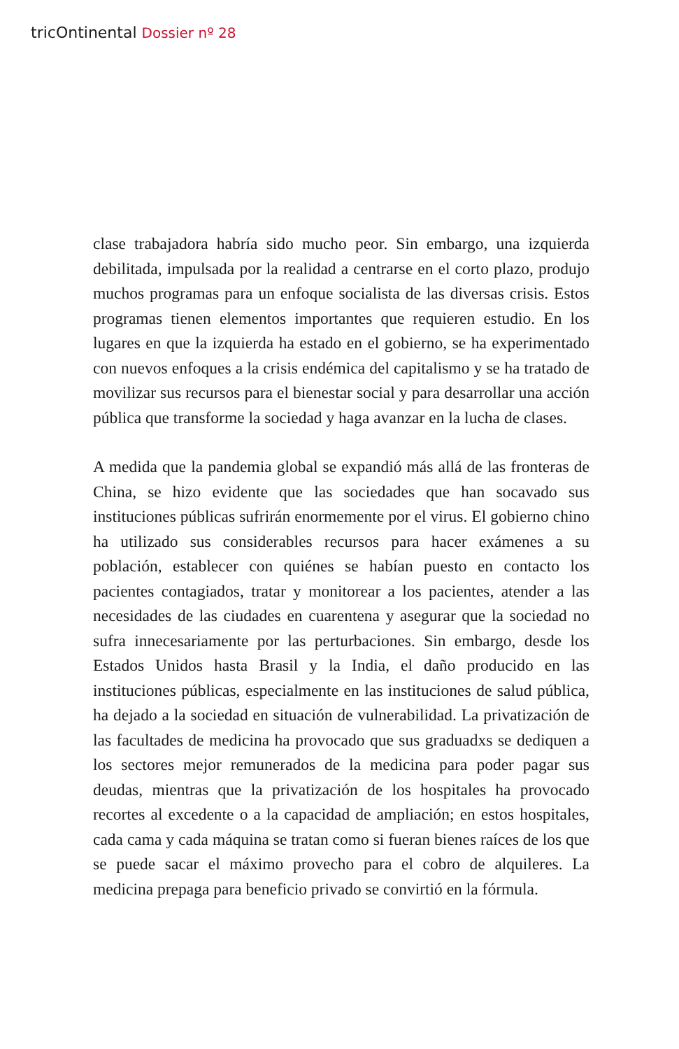tricOntinental Dossier nº 28
clase trabajadora habría sido mucho peor. Sin embargo, una izquierda debilitada, impulsada por la realidad a centrarse en el corto plazo, produjo muchos programas para un enfoque socialista de las diversas crisis. Estos programas tienen elementos importantes que requieren estudio. En los lugares en que la izquierda ha estado en el gobierno, se ha experimentado con nuevos enfoques a la crisis endémica del capitalismo y se ha tratado de movilizar sus recursos para el bienestar social y para desarrollar una acción pública que transforme la sociedad y haga avanzar en la lucha de clases.
A medida que la pandemia global se expandió más allá de las fronteras de China, se hizo evidente que las sociedades que han socavado sus instituciones públicas sufrirán enormemente por el virus. El gobierno chino ha utilizado sus considerables recursos para hacer exámenes a su población, establecer con quiénes se habían puesto en contacto los pacientes contagiados, tratar y monitorear a los pacientes, atender a las necesidades de las ciudades en cuarentena y asegurar que la sociedad no sufra innecesariamente por las perturbaciones. Sin embargo, desde los Estados Unidos hasta Brasil y la India, el daño producido en las instituciones públicas, especialmente en las instituciones de salud pública, ha dejado a la sociedad en situación de vulnerabilidad. La privatización de las facultades de medicina ha provocado que sus graduadxs se dediquen a los sectores mejor remunerados de la medicina para poder pagar sus deudas, mientras que la privatización de los hospitales ha provocado recortes al excedente o a la capacidad de ampliación; en estos hospitales, cada cama y cada máquina se tratan como si fueran bienes raíces de los que se puede sacar el máximo provecho para el cobro de alquileres. La medicina prepaga para beneficio privado se convirtió en la fórmula.